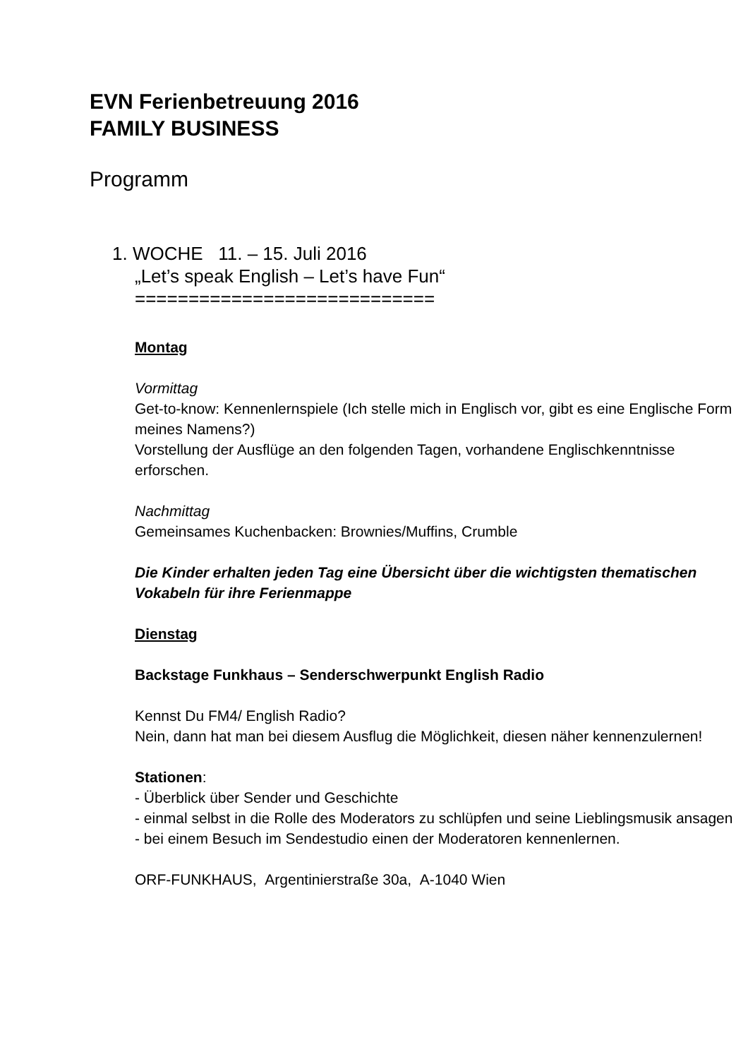EVN Ferienbetreuung 2016
FAMILY BUSINESS
Programm
1. WOCHE 11. – 15. Juli 2016
„Let’s speak English – Let’s have Fun“
============================
Montag
Vormittag
Get-to-know: Kennenlernspiele (Ich stelle mich in Englisch vor, gibt es eine Englische Form meines Namens?)
Vorstellung der Ausflüge an den folgenden Tagen, vorhandene Englischkenntnisse erforschen.
Nachmittag
Gemeinsames Kuchenbacken: Brownies/Muffins, Crumble
Die Kinder erhalten jeden Tag eine Übersicht über die wichtigsten thematischen Vokabeln für ihre Ferienmappe
Dienstag
Backstage Funkhaus – Senderschwerpunkt English Radio
Kennst Du FM4/ English Radio?
Nein, dann hat man bei diesem Ausflug die Möglichkeit, diesen näher kennenzulernen!
Stationen:
- Überblick über Sender und Geschichte
- einmal selbst in die Rolle des Moderators zu schlüpfen und seine Lieblingsmusik ansagen
- bei einem Besuch im Sendestudio einen der Moderatoren kennenlernen.
ORF-FUNKHAUS, Argentinierstraße 30a, A-1040 Wien